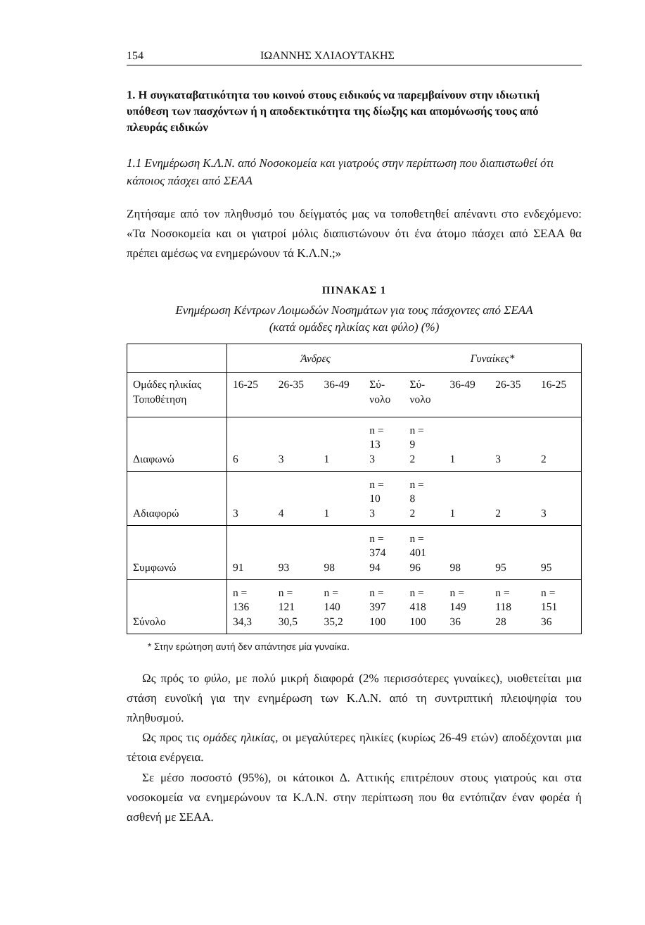154 ΙΩΑΝΝΗΣ ΧΛΙΑΟΥΤΑΚΗΣ
1. Η συγκαταβατικότητα του κοινού στους ειδικούς να παρεμβαίνουν στην ιδιωτική υπόθεση των πασχόντων ή η αποδεκτικότητα της δίωξης και απομόνωσής τους από πλευράς ειδικών
1.1 Ενημέρωση Κ.Λ.Ν. από Νοσοκομεία και γιατρούς στην περίπτωση που διαπιστωθεί ότι κάποιος πάσχει από ΣΕΑΑ
Ζητήσαμε από τον πληθυσμό του δείγματός μας να τοποθετηθεί απέναντι στο ενδεχόμενο: «Τα Νοσοκομεία και οι γιατροί μόλις διαπιστώνουν ότι ένα άτομο πάσχει από ΣΕΑΑ θα πρέπει αμέσως να ενημερώνουν τά Κ.Λ.Ν.;»
ΠΙΝΑΚΑΣ 1
Ενημέρωση Κέντρων Λοιμωδών Νοσημάτων για τους πάσχοντες από ΣΕΑΑ
(κατά ομάδες ηλικίας και φύλο) (%)
| | Άνδρες | | | | Γυναίκες* | | | |
| Ομάδες ηλικίας Τοποθέτηση | 16-25 | 26-35 | 36-49 | Σύ- νολο | Σύ- νολο | 36-49 | 26-35 | 16-25 |
| Διαφωνώ | 6 | 3 | 1 | n = 13 3 | n = 9 2 | 1 | 3 | 2 |
| Αδιαφορώ | 3 | 4 | 1 | n = 10 3 | n = 8 2 | 1 | 2 | 3 |
| Συμφωνώ | 91 | 93 | 98 | n = 374 94 | n = 401 96 | 98 | 95 | 95 |
| Σύνολο | n = 136 34,3 | n = 121 30,5 | n = 140 35,2 | n = 397 100 | n = 418 100 | n = 149 36 | n = 118 28 | n = 151 36 |
* Στην ερώτηση αυτή δεν απάντησε μία γυναίκα.
Ως πρός το φύλο, με πολύ μικρή διαφορά (2% περισσότερες γυναίκες), υιοθετείται μια στάση ευνοϊκή για την ενημέρωση των Κ.Λ.Ν. από τη συντριπτική πλειοψηφία του πληθυσμού.
Ως προς τις ομάδες ηλικίας, οι μεγαλύτερες ηλικίες (κυρίως 26-49 ετών) αποδέχονται μια τέτοια ενέργεια.
Σε μέσο ποσοστό (95%), οι κάτοικοι Δ. Αττικής επιτρέπουν στους γιατρούς και στα νοσοκομεία να ενημερώνουν τα Κ.Λ.Ν. στην περίπτωση που θα εντόπιζαν έναν φορέα ή ασθενή με ΣΕΑΑ.